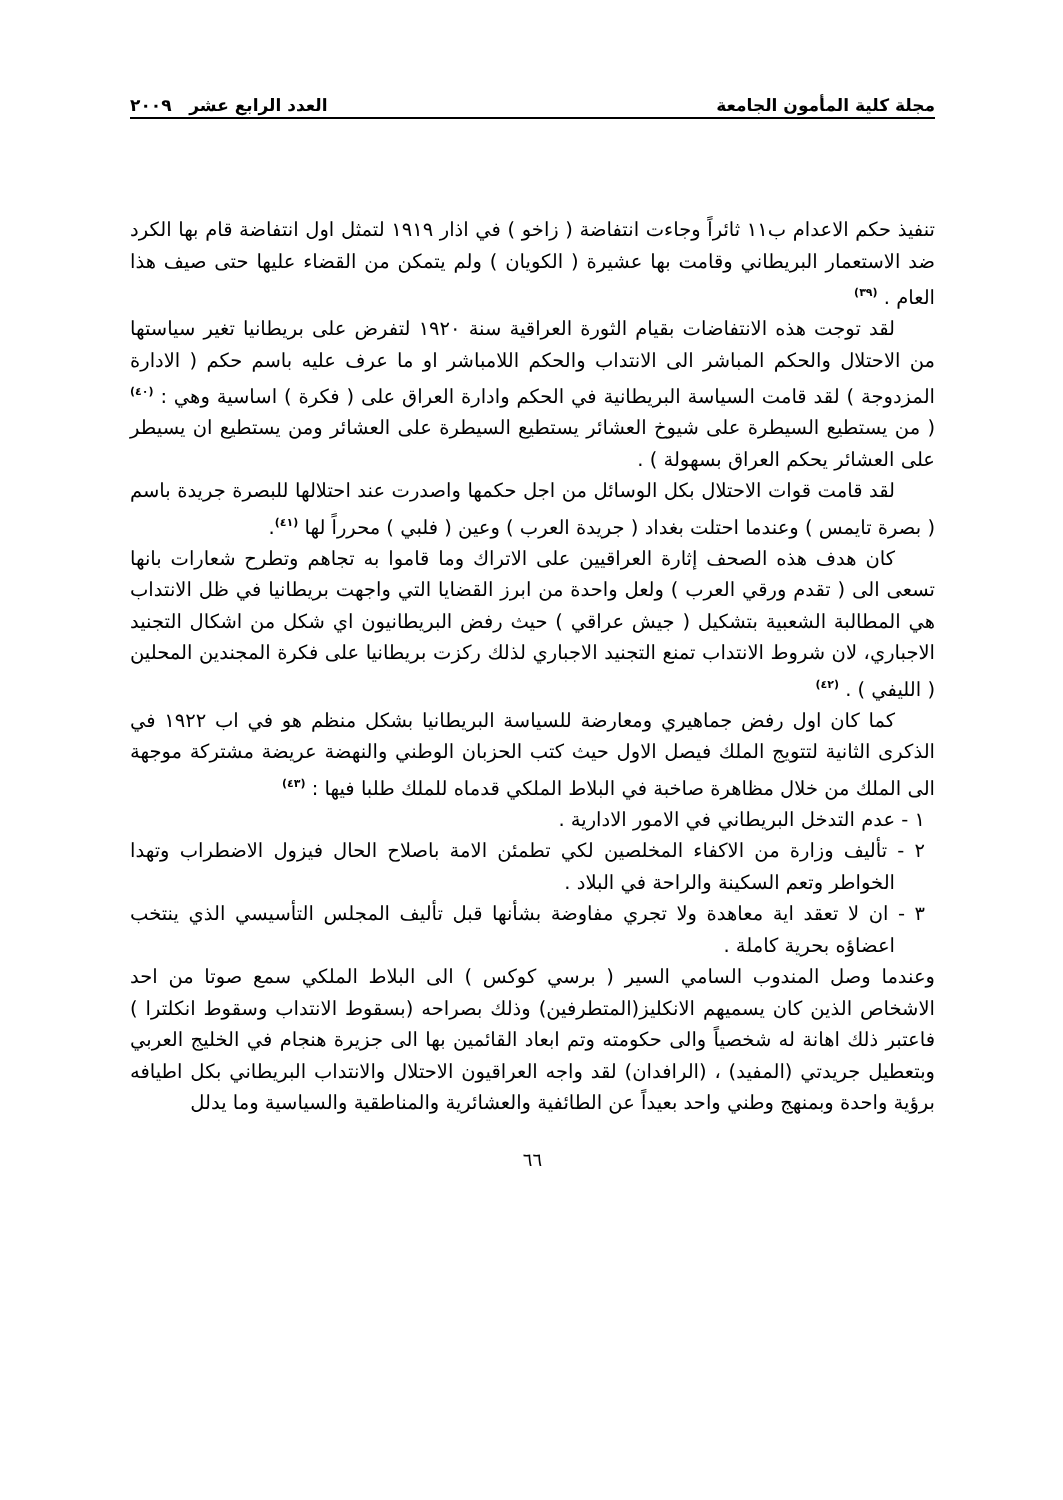مجلة كلية المأمون الجامعة العدد الرابع عشر ٢٠٠٩
تنفيذ حكم الاعدام ب١١ ثائراً وجاءت انتفاضة ( زاخو ) في اذار ١٩١٩ لتمثل اول انتفاضة قام بها الكرد ضد الاستعمار البريطاني وقامت بها عشيرة ( الكويان ) ولم يتمكن من القضاء عليها حتى صيف هذا العام . <sup>(٣٩)</sup>
لقد توجت هذه الانتفاضات بقيام الثورة العراقية سنة ١٩٢٠ لتفرض على بريطانيا تغير سياستها من الاحتلال والحكم المباشر الى الانتداب والحكم اللامباشر او ما عرف عليه باسم حكم ( الادارة المزدوجة ) لقد قامت السياسة البريطانية في الحكم وادارة العراق على ( فكرة ) اساسية وهي : <sup>(٤٠)</sup> ( من يستطيع السيطرة على شيوخ العشائر يستطيع السيطرة على العشائر ومن يستطيع ان يسيطر على العشائر يحكم العراق بسهولة ) .
لقد قامت قوات الاحتلال بكل الوسائل من اجل حكمها واصدرت عند احتلالها للبصرة جريدة باسم ( بصرة تايمس ) وعندما احتلت بغداد ( جريدة العرب ) وعين ( فلبي ) محرراً لها <sup>(٤١)</sup>.
كان هدف هذه الصحف إثارة العراقيين على الاتراك وما قاموا به تجاهم وتطرح شعارات بانها تسعى الى ( تقدم ورقي العرب ) ولعل واحدة من ابرز القضايا التي واجهت بريطانيا في ظل الانتداب هي المطالبة الشعبية بتشكيل ( جيش عراقي ) حيث رفض البريطانيون اي شكل من اشكال التجنيد الاجباري، لان شروط الانتداب تمنع التجنيد الاجباري لذلك ركزت بريطانيا على فكرة المجندين المحلين ( الليفي ) . <sup>(٤٢)</sup>
كما كان اول رفض جماهيري ومعارضة للسياسة البريطانيا بشكل منظم هو في اب ١٩٢٢ في الذكرى الثانية لتتويج الملك فيصل الاول حيث كتب الحزبان الوطني والنهضة عريضة مشتركة موجهة الى الملك من خلال مظاهرة صاخبة في البلاط الملكي قدماه للملك طلبا فيها : <sup>(٤٣)</sup>
١ - عدم التدخل البريطاني في الامور الادارية .
٢ - تأليف وزارة من الاكفاء المخلصين لكي تطمئن الامة باصلاح الحال فيزول الاضطراب وتهدا الخواطر وتعم السكينة والراحة في البلاد .
٣ - ان لا تعقد اية معاهدة ولا تجري مفاوضة بشأنها قبل تأليف المجلس التأسيسي الذي ينتخب اعضاؤه بحرية كاملة .
وعندما وصل المندوب السامي السير ( برسي كوكس ) الى البلاط الملكي سمع صوتا من احد الاشخاص الذين كان يسميهم الانكليز(المتطرفين) وذلك بصراحه (بسقوط الانتداب وسقوط انكلترا ) فاعتبر ذلك اهانة له شخصياً والى حكومته وتم ابعاد القائمين بها الى جزيرة هنجام في الخليج العربي وبتعطيل جريدتي (المفيد) ، (الرافدان) لقد واجه العراقيون الاحتلال والانتداب البريطاني بكل اطيافه برؤية واحدة وبمنهج وطني واحد بعيداً عن الطائفية والعشائرية والمناطقية والسياسية وما يدلل
٦٦